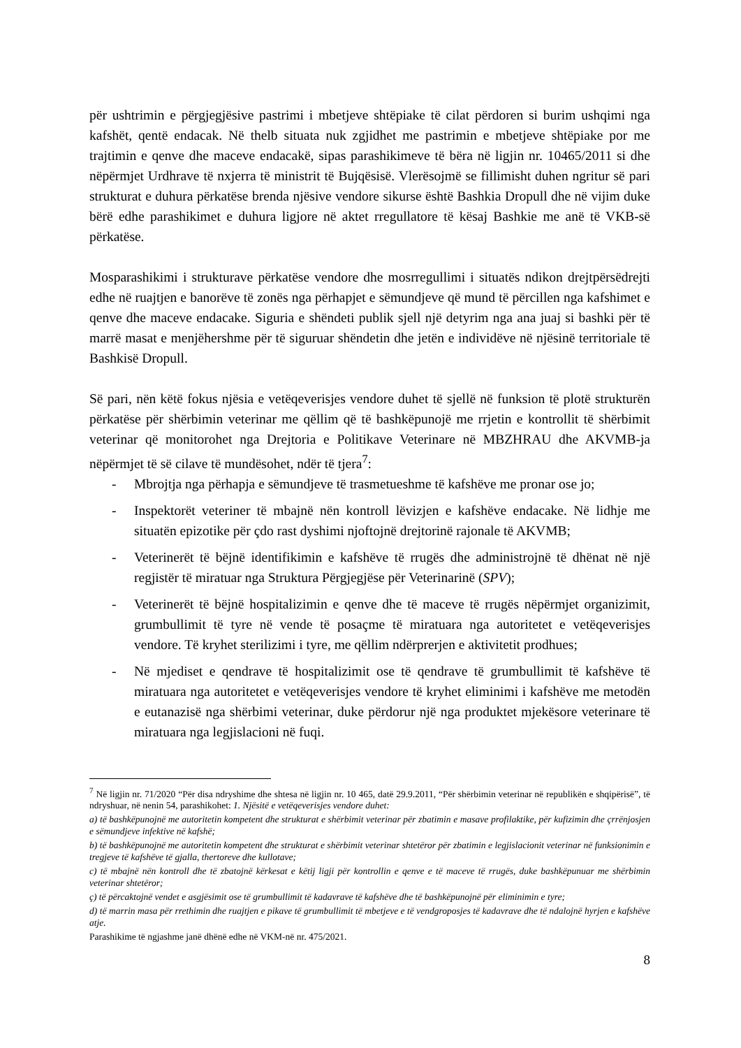për ushtrimin e përgjegjësive pastrimi i mbetjeve shtëpiake të cilat përdoren si burim ushqimi nga kafshët, qentë endacak. Në thelb situata nuk zgjidhet me pastrimin e mbetjeve shtëpiake por me trajtimin e qenve dhe maceve endacakë, sipas parashikimeve të bëra në ligjin nr. 10465/2011 si dhe nëpërmjet Urdhrave të nxjerra të ministrit të Bujqësisë. Vlerësojmë se fillimisht duhen ngritur së pari strukturat e duhura përkatëse brenda njësive vendore sikurse është Bashkia Dropull dhe në vijim duke bërë edhe parashikimet e duhura ligjore në aktet rregullatore të kësaj Bashkie me anë të VKB-së përkatëse.
Mosparashikimi i strukturave përkatëse vendore dhe mosrregullimi i situatës ndikon drejtpërsëdrejti edhe në ruajtjen e banorëve të zonës nga përhapjet e sëmundjeve që mund të përcillen nga kafshimet e qenve dhe maceve endacake. Siguria e shëndeti publik sjell një detyrim nga ana juaj si bashki për të marrë masat e menjëhershme për të siguruar shëndetin dhe jetën e individëve në njësinë territoriale të Bashkisë Dropull.
Së pari, nën këtë fokus njësia e vetëqeverisjes vendore duhet të sjellë në funksion të plotë strukturën përkatëse për shërbimin veterinar me qëllim që të bashkëpunojë me rrjetin e kontrollit të shërbimit veterinar që monitorohet nga Drejtoria e Politikave Veterinare në MBZHRAU dhe AKVMB-ja nëpërmjet të së cilave të mundësohet, ndër të tjera<sup>7</sup>:
- Mbrojtja nga përhapja e sëmundjeve të trasmetueshme të kafshëve me pronar ose jo;
- Inspektorët veteriner të mbajnë nën kontroll lëvizjen e kafshëve endacake. Në lidhje me situatën epizotike për çdo rast dyshimi njoftojnë drejtorinë rajonale të AKVMB;
- Veterinerët të bëjnë identifikimin e kafshëve të rrugës dhe administrojnë të dhënat në një regjistër të miratuar nga Struktura Përgjegjëse për Veterinarinë (SPV);
- Veterinerët të bëjnë hospitalizimin e qenve dhe të maceve të rrugës nëpërmjet organizimit, grumbullimit të tyre në vende të posaçme të miratuara nga autoritetet e vetëqeverisjes vendore. Të kryhet sterilizimi i tyre, me qëllim ndërprerjen e aktivitetit prodhues;
- Në mjediset e qendrave të hospitalizimit ose të qendrave të grumbullimit të kafshëve të miratuara nga autoritetet e vetëqeverisjes vendore të kryhet eliminimi i kafshëve me metodën e eutanazisë nga shërbimi veterinar, duke përdorur një nga produktet mjekësore veterinare të miratuara nga legjislacioni në fuqi.
<sup>7</sup> Në ligjin nr. 71/2020 “Për disa ndryshime dhe shtesa në ligjin nr. 10 465, datë 29.9.2011, “Për shërbimin veterinar në republikën e shqipërisë”, të ndryshuar, në nenin 54, parashikohet: 1. Njësitë e vetëqeverisjes vendore duhet:
a) të bashkëpunojnë me autoritetin kompetent dhe strukturat e shërbimit veterinar për zbatimin e masave profilaktike, për kufizimin dhe çrrënjosjen e sëmundjeve infektive në kafshë;
b) të bashkëpunojnë me autoritetin kompetent dhe strukturat e shërbimit veterinar shtetëror për zbatimin e legjislacionit veterinar në funksionimin e tregjeve të kafshëve të gjalla, thertoreve dhe kullotave;
c) të mbajnë nën kontroll dhe të zbatojnë kërkesat e këtij ligji për kontrollin e qenve e të maceve të rrugës, duke bashkëpunuar me shërbimin veterinar shtetëror;
ç) të përcaktojnë vendet e asgjësimit ose të grumbullimit të kadavrave të kafshëve dhe të bashkëpunojnë për eliminimin e tyre;
d) të marrin masa për rrethimin dhe ruajtjen e pikave të grumbullimit të mbetjeve e të vendgroposjes të kadavrave dhe të ndalojnë hyrjen e kafshëve atje.
Parashikime të ngjashme janë dhënë edhe në VKM-në nr. 475/2021.
8